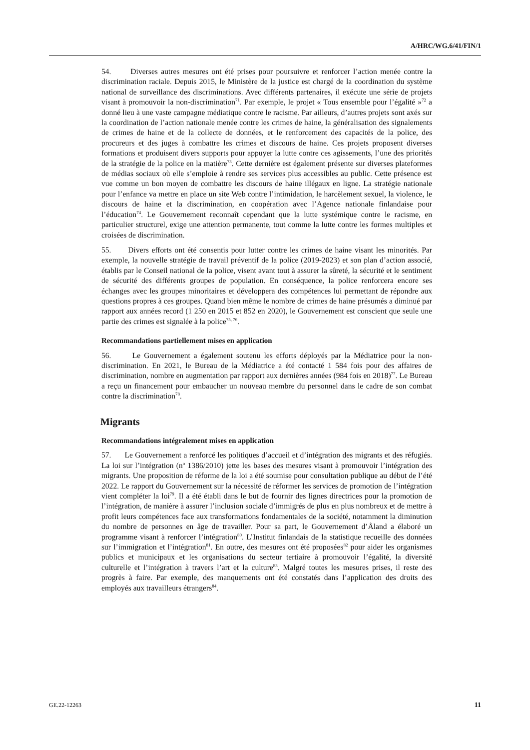A/HRC/WG.6/41/FIN/1
54. Diverses autres mesures ont été prises pour poursuivre et renforcer l’action menée contre la discrimination raciale. Depuis 2015, le Ministère de la justice est chargé de la coordination du système national de surveillance des discriminations. Avec différents partenaires, il exécute une série de projets visant à promouvoir la non-discrimination<sup>71</sup>. Par exemple, le projet « Tous ensemble pour l’égalité »<sup>72</sup> a donné lieu à une vaste campagne médiatique contre le racisme. Par ailleurs, d’autres projets sont axés sur la coordination de l’action nationale menée contre les crimes de haine, la généralisation des signalements de crimes de haine et de la collecte de données, et le renforcement des capacités de la police, des procureurs et des juges à combattre les crimes et discours de haine. Ces projets proposent diverses formations et produisent divers supports pour appuyer la lutte contre ces agissements, l’une des priorités de la stratégie de la police en la matière<sup>73</sup>. Cette dernière est également présente sur diverses plateformes de médias sociaux où elle s’emploie à rendre ses services plus accessibles au public. Cette présence est vue comme un bon moyen de combattre les discours de haine illégaux en ligne. La stratégie nationale pour l’enfance va mettre en place un site Web contre l’intimidation, le harcèlement sexuel, la violence, le discours de haine et la discrimination, en coopération avec l’Agence nationale finlandaise pour l’éducation<sup>74</sup>. Le Gouvernement reconnaît cependant que la lutte systémique contre le racisme, en particulier structurel, exige une attention permanente, tout comme la lutte contre les formes multiples et croisées de discrimination.
55. Divers efforts ont été consentis pour lutter contre les crimes de haine visant les minorités. Par exemple, la nouvelle stratégie de travail préventif de la police (2019-2023) et son plan d’action associé, établis par le Conseil national de la police, visent avant tout à assurer la sûreté, la sécurité et le sentiment de sécurité des différents groupes de population. En conséquence, la police renforcera encore ses échanges avec les groupes minoritaires et développera des compétences lui permettant de répondre aux questions propres à ces groupes. Quand bien même le nombre de crimes de haine présumés a diminué par rapport aux années record (1 250 en 2015 et 852 en 2020), le Gouvernement est conscient que seule une partie des crimes est signalée à la police<sup>75, 76</sup>.
Recommandations partiellement mises en application
56. Le Gouvernement a également soutenu les efforts déployés par la Médiatrice pour la non-discrimination. En 2021, le Bureau de la Médiatrice a été contacté 1 584 fois pour des affaires de discrimination, nombre en augmentation par rapport aux dernières années (984 fois en 2018)<sup>77</sup>. Le Bureau a reçu un financement pour embaucher un nouveau membre du personnel dans le cadre de son combat contre la discrimination<sup>78</sup>.
Migrants
Recommandations intégralement mises en application
57. Le Gouvernement a renforcé les politiques d’accueil et d’intégration des migrants et des réfugiés. La loi sur l’intégration (n<sup>o</sup> 1386/2010) jette les bases des mesures visant à promouvoir l’intégration des migrants. Une proposition de réforme de la loi a été soumise pour consultation publique au début de l’été 2022. Le rapport du Gouvernement sur la nécessité de réformer les services de promotion de l’intégration vient compléter la loi<sup>79</sup>. Il a été établi dans le but de fournir des lignes directrices pour la promotion de l’intégration, de manière à assurer l’inclusion sociale d’immigrés de plus en plus nombreux et de mettre à profit leurs compétences face aux transformations fondamentales de la société, notamment la diminution du nombre de personnes en âge de travailler. Pour sa part, le Gouvernement d’Åland a élaboré un programme visant à renforcer l’intégration<sup>80</sup>. L’Institut finlandais de la statistique recueille des données sur l’immigration et l’intégration<sup>81</sup>. En outre, des mesures ont été proposées<sup>82</sup> pour aider les organismes publics et municipaux et les organisations du secteur tertiaire à promouvoir l’égalité, la diversité culturelle et l’intégration à travers l’art et la culture<sup>83</sup>. Malgré toutes les mesures prises, il reste des progrès à faire. Par exemple, des manquements ont été constatés dans l’application des droits des employés aux travailleurs étrangers<sup>84</sup>.
GE.22-12263 11